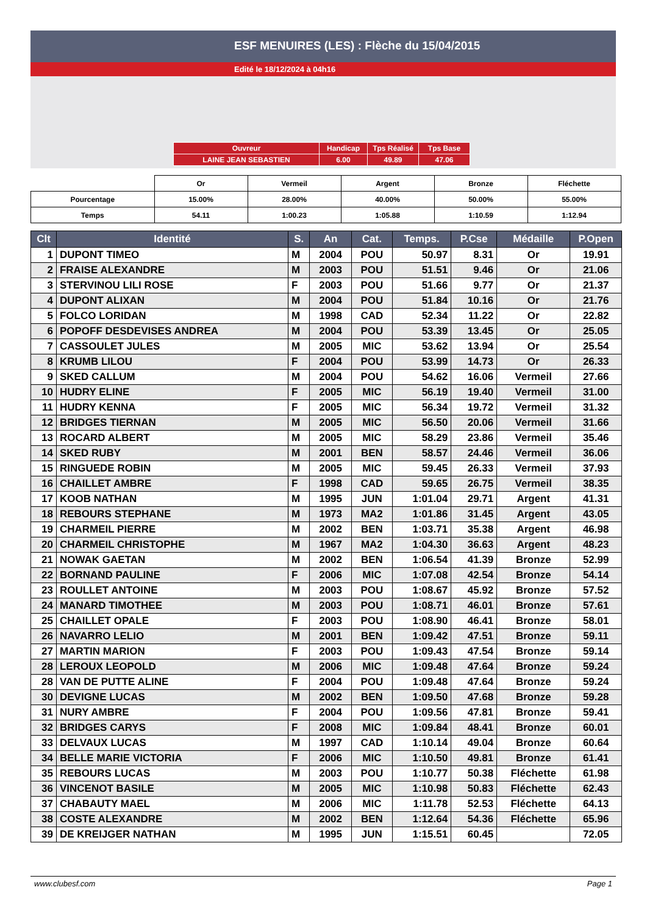ESF MENUIRES (LES) : Flèche du 15/04/2015
Edité le 18/12/2024 à 04h16
| Ouvreur | Handicap | Tps Réalisé | Tps Base |
| LAINE JEAN SEBASTIEN | 6.00 | 49.89 | 47.06 |
| | Or | Vermeil | Argent | Bronze | Fléchette |
| Pourcentage | 15.00% | 28.00% | 40.00% | 50.00% | 55.00% |
| Temps | 54.11 | 1:00.23 | 1:05.88 | 1:10.59 | 1:12.94 |
| Clt | Identité | S. | An | Cat. | Temps. | P.Cse | Médaille | P.Open |
| --- | --- | --- | --- | --- | --- | --- | --- | --- |
| 1 | DUPONT TIMEO | M | 2004 | POU | 50.97 | 8.31 | Or | 19.91 |
| 2 | FRAISE ALEXANDRE | M | 2003 | POU | 51.51 | 9.46 | Or | 21.06 |
| 3 | STERVINOU LILI ROSE | F | 2003 | POU | 51.66 | 9.77 | Or | 21.37 |
| 4 | DUPONT ALIXAN | M | 2004 | POU | 51.84 | 10.16 | Or | 21.76 |
| 5 | FOLCO LORIDAN | M | 1998 | CAD | 52.34 | 11.22 | Or | 22.82 |
| 6 | POPOFF DESDEVISES ANDREA | M | 2004 | POU | 53.39 | 13.45 | Or | 25.05 |
| 7 | CASSOULET JULES | M | 2005 | MIC | 53.62 | 13.94 | Or | 25.54 |
| 8 | KRUMB LILOU | F | 2004 | POU | 53.99 | 14.73 | Or | 26.33 |
| 9 | SKED CALLUM | M | 2004 | POU | 54.62 | 16.06 | Vermeil | 27.66 |
| 10 | HUDRY ELINE | F | 2005 | MIC | 56.19 | 19.40 | Vermeil | 31.00 |
| 11 | HUDRY KENNA | F | 2005 | MIC | 56.34 | 19.72 | Vermeil | 31.32 |
| 12 | BRIDGES TIERNAN | M | 2005 | MIC | 56.50 | 20.06 | Vermeil | 31.66 |
| 13 | ROCARD ALBERT | M | 2005 | MIC | 58.29 | 23.86 | Vermeil | 35.46 |
| 14 | SKED RUBY | M | 2001 | BEN | 58.57 | 24.46 | Vermeil | 36.06 |
| 15 | RINGUEDE ROBIN | M | 2005 | MIC | 59.45 | 26.33 | Vermeil | 37.93 |
| 16 | CHAILLET AMBRE | F | 1998 | CAD | 59.65 | 26.75 | Vermeil | 38.35 |
| 17 | KOOB NATHAN | M | 1995 | JUN | 1:01.04 | 29.71 | Argent | 41.31 |
| 18 | REBOURS STEPHANE | M | 1973 | MA2 | 1:01.86 | 31.45 | Argent | 43.05 |
| 19 | CHARMEIL PIERRE | M | 2002 | BEN | 1:03.71 | 35.38 | Argent | 46.98 |
| 20 | CHARMEIL CHRISTOPHE | M | 1967 | MA2 | 1:04.30 | 36.63 | Argent | 48.23 |
| 21 | NOWAK GAETAN | M | 2002 | BEN | 1:06.54 | 41.39 | Bronze | 52.99 |
| 22 | BORNAND PAULINE | F | 2006 | MIC | 1:07.08 | 42.54 | Bronze | 54.14 |
| 23 | ROULLET ANTOINE | M | 2003 | POU | 1:08.67 | 45.92 | Bronze | 57.52 |
| 24 | MANARD TIMOTHEE | M | 2003 | POU | 1:08.71 | 46.01 | Bronze | 57.61 |
| 25 | CHAILLET OPALE | F | 2003 | POU | 1:08.90 | 46.41 | Bronze | 58.01 |
| 26 | NAVARRO LELIO | M | 2001 | BEN | 1:09.42 | 47.51 | Bronze | 59.11 |
| 27 | MARTIN MARION | F | 2003 | POU | 1:09.43 | 47.54 | Bronze | 59.14 |
| 28 | LEROUX LEOPOLD | M | 2006 | MIC | 1:09.48 | 47.64 | Bronze | 59.24 |
| 28 | VAN DE PUTTE ALINE | F | 2004 | POU | 1:09.48 | 47.64 | Bronze | 59.24 |
| 30 | DEVIGNE LUCAS | M | 2002 | BEN | 1:09.50 | 47.68 | Bronze | 59.28 |
| 31 | NURY AMBRE | F | 2004 | POU | 1:09.56 | 47.81 | Bronze | 59.41 |
| 32 | BRIDGES CARYS | F | 2008 | MIC | 1:09.84 | 48.41 | Bronze | 60.01 |
| 33 | DELVAUX LUCAS | M | 1997 | CAD | 1:10.14 | 49.04 | Bronze | 60.64 |
| 34 | BELLE MARIE VICTORIA | F | 2006 | MIC | 1:10.50 | 49.81 | Bronze | 61.41 |
| 35 | REBOURS LUCAS | M | 2003 | POU | 1:10.77 | 50.38 | Fléchette | 61.98 |
| 36 | VINCENOT BASILE | M | 2005 | MIC | 1:10.98 | 50.83 | Fléchette | 62.43 |
| 37 | CHABAUTY MAEL | M | 2006 | MIC | 1:11.78 | 52.53 | Fléchette | 64.13 |
| 38 | COSTE ALEXANDRE | M | 2002 | BEN | 1:12.64 | 54.36 | Fléchette | 65.96 |
| 39 | DE KREIJGER NATHAN | M | 1995 | JUN | 1:15.51 | 60.45 | | 72.05 |
www.clubesf.com Page 1